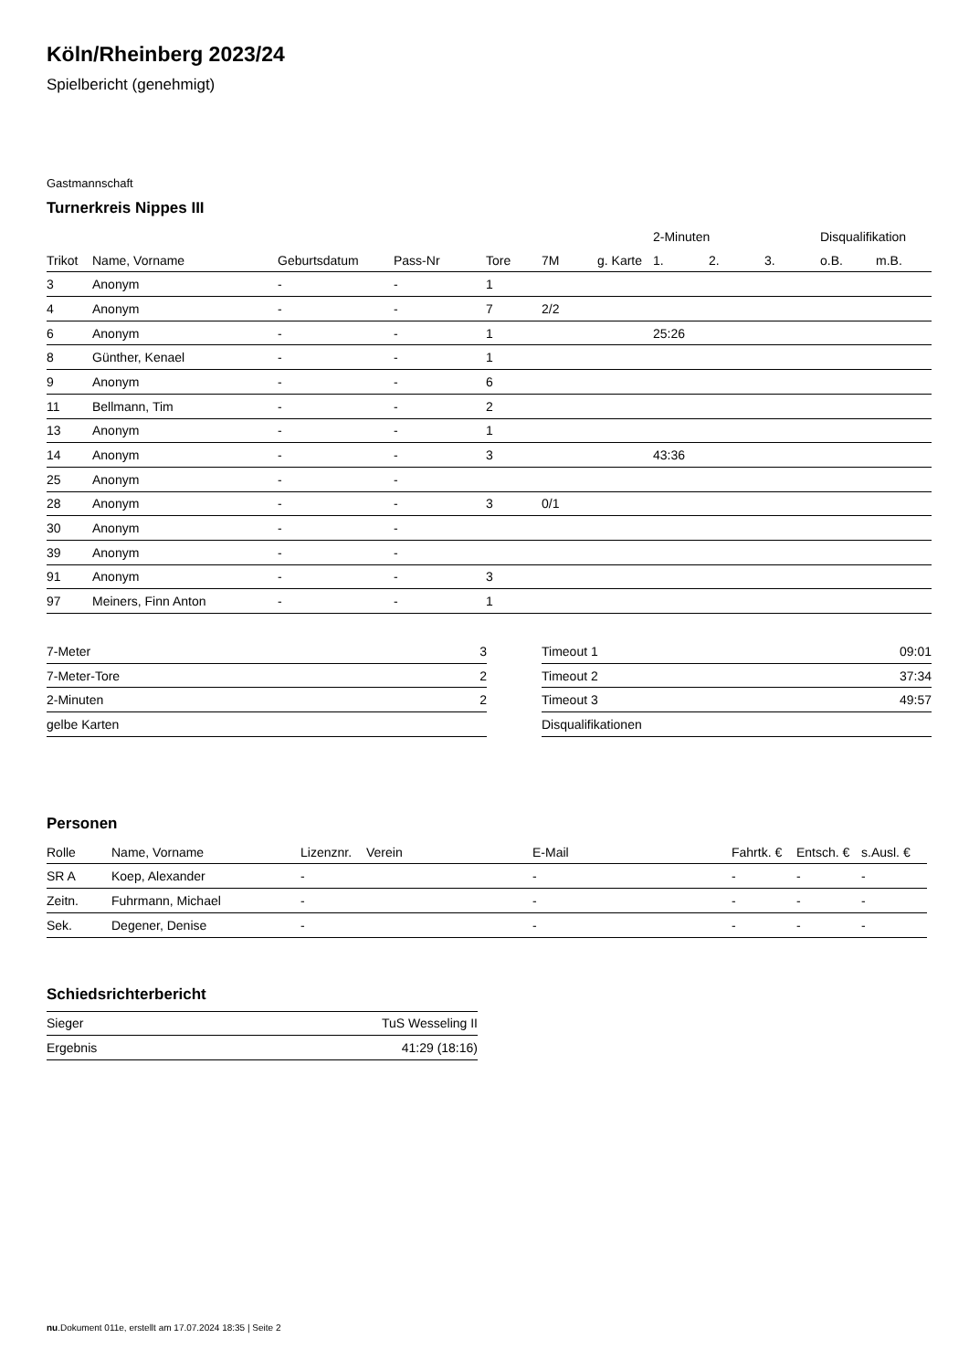Köln/Rheinberg 2023/24
Spielbericht (genehmigt)
Gastmannschaft
Turnerkreis Nippes III
| | | | | | | | 2-Minuten | | | Disqualifikation | |
| --- | --- | --- | --- | --- | --- | --- | --- | --- | --- | --- | --- |
| Trikot | Name, Vorname | Geburtsdatum | Pass-Nr | Tore | 7M | g. Karte | 1. | 2. | 3. | o.B. | m.B. |
| 3 | Anonym | - | - | 1 | | | | | | | |
| 4 | Anonym | - | - | 7 | 2/2 | | | | | | |
| 6 | Anonym | - | - | 1 | | | 25:26 | | | | |
| 8 | Günther, Kenael | - | - | 1 | | | | | | | |
| 9 | Anonym | - | - | 6 | | | | | | | |
| 11 | Bellmann, Tim | - | - | 2 | | | | | | | |
| 13 | Anonym | - | - | 1 | | | | | | | |
| 14 | Anonym | - | - | 3 | | | 43:36 | | | | |
| 25 | Anonym | - | - | | | | | | | | |
| 28 | Anonym | - | - | 3 | 0/1 | | | | | | |
| 30 | Anonym | - | - | | | | | | | | |
| 39 | Anonym | - | - | | | | | | | | |
| 91 | Anonym | - | - | 3 | | | | | | | |
| 97 | Meiners, Finn Anton | - | - | 1 | | | | | | | |
| 7-Meter | 3 |
| 7-Meter-Tore | 2 |
| 2-Minuten | 2 |
| gelbe Karten | |
| Timeout 1 | 09:01 |
| Timeout 2 | 37:34 |
| Timeout 3 | 49:57 |
| Disqualifikationen | |
Personen
| Rolle | Name, Vorname | Lizenznr. | Verein | E-Mail | Fahrtk. € | Entsch. € | s.Ausl. € |
| --- | --- | --- | --- | --- | --- | --- | --- |
| SR A | Koep, Alexander | - | | - | - | - | - |
| Zeitn. | Fuhrmann, Michael | - | | - | - | - | - |
| Sek. | Degener, Denise | - | | - | - | - | - |
Schiedsrichterbericht
| Sieger | TuS Wesseling II |
| Ergebnis | 41:29 (18:16) |
nu.Dokument 011e, erstellt am 17.07.2024 18:35 | Seite 2